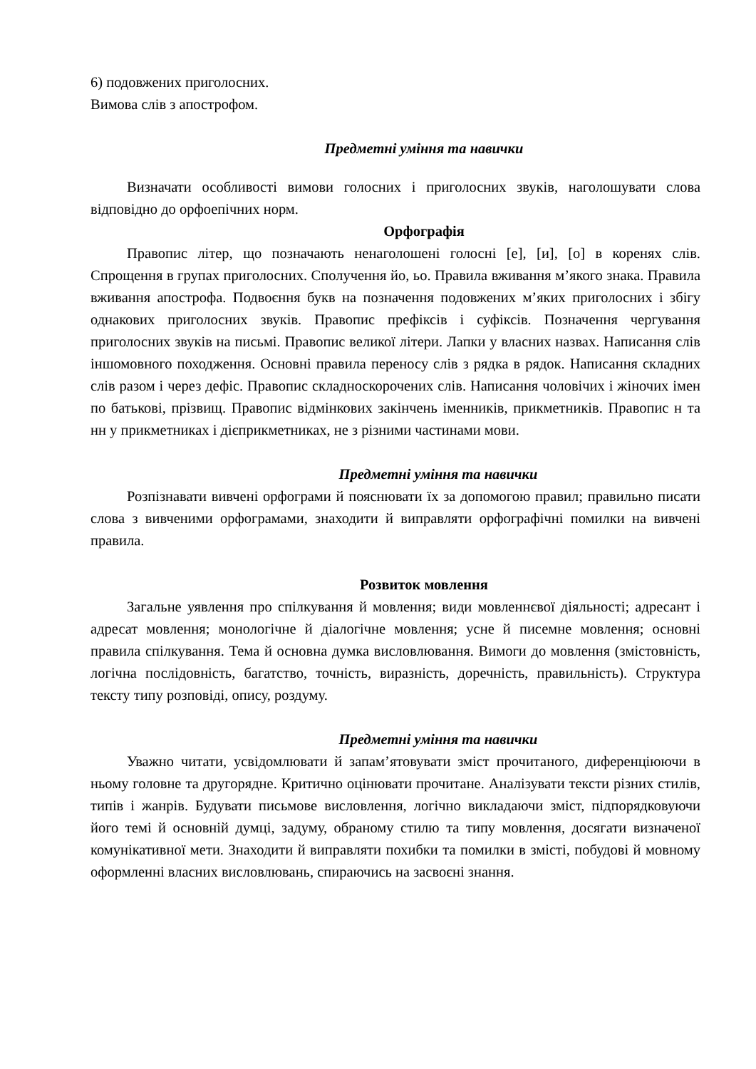6) подовжених приголосних.
Вимова слів з апострофом.
Предметні уміння та навички
Визначати особливості вимови голосних і приголосних звуків, наголошувати слова відповідно до орфоепічних норм.
Орфографія
Правопис літер, що позначають ненаголошені голосні [е], [и], [о] в коренях слів. Спрощення в групах приголосних. Сполучення йо, ьо. Правила вживання м’якого знака. Правила вживання апострофа. Подвоєння букв на позначення подовжених м’яких приголосних і збігу однакових приголосних звуків. Правопис префіксів і суфіксів. Позначення чергування приголосних звуків на письмі. Правопис великої літери. Лапки у власних назвах. Написання слів іншомовного походження. Основні правила переносу слів з рядка в рядок. Написання складних слів разом і через дефіс. Правопис складноскорочених слів. Написання чоловічих і жіночих імен по батькові, прізвищ. Правопис відмінкових закінчень іменників, прикметників. Правопис н та нн у прикметниках і дієприкметниках, не з різними частинами мови.
Предметні уміння та навички
Розпізнавати вивчені орфограми й пояснювати їх за допомогою правил; правильно писати слова з вивченими орфограмами, знаходити й виправляти орфографічні помилки на вивчені правила.
Розвиток мовлення
Загальне уявлення про спілкування й мовлення; види мовленнєвої діяльності; адресант і адресат мовлення; монологічне й діалогічне мовлення; усне й писемне мовлення; основні правила спілкування. Тема й основна думка висловлювання. Вимоги до мовлення (змістовність, логічна послідовність, багатство, точність, виразність, доречність, правильність). Структура тексту типу розповіді, опису, роздуму.
Предметні уміння та навички
Уважно читати, усвідомлювати й запам’ятовувати зміст прочитаного, диференціюючи в ньому головне та другорядне. Критично оцінювати прочитане. Аналізувати тексти різних стилів, типів і жанрів. Будувати письмове висловлення, логічно викладаючи зміст, підпорядковуючи його темі й основній думці, задуму, обраному стилю та типу мовлення, досягати визначеної комунікативної мети. Знаходити й виправляти похибки та помилки в змісті, побудові й мовному оформленні власних висловлювань, спираючись на засвоєні знання.